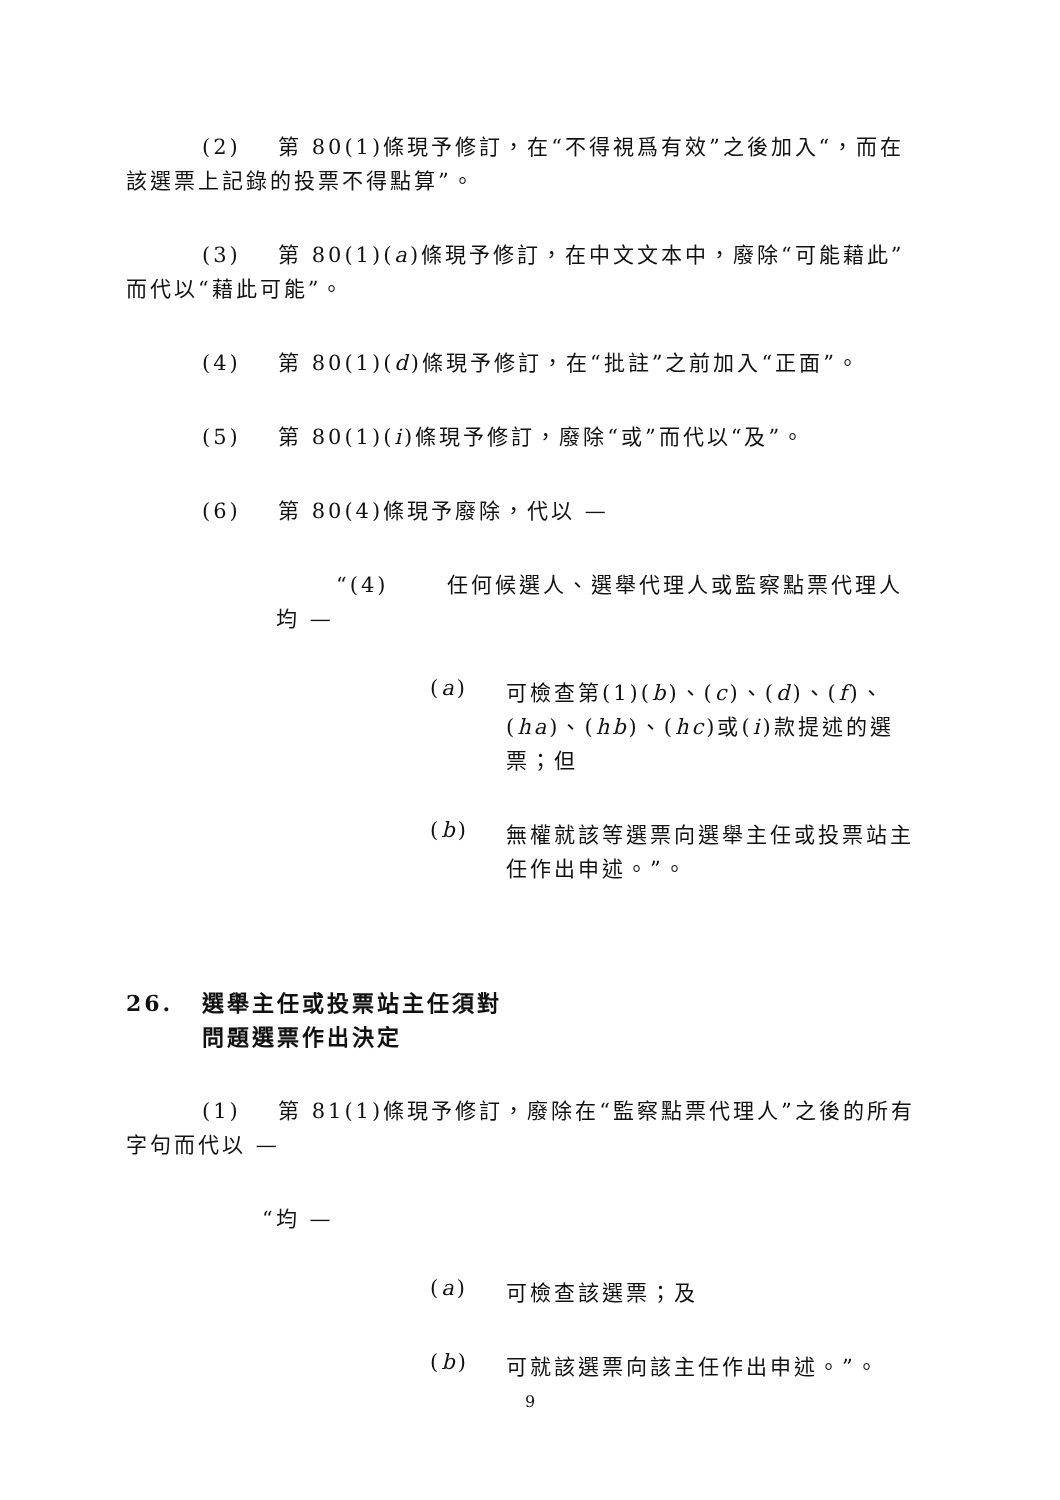(2) 第 80(1)條現予修訂，在“不得視爲有效”之後加入“，而在該選票上記錄的投票不得點算”。
(3) 第 80(1)(a)條現予修訂，在中文文本中，廢除“可能藉此”而代以“藉此可能”。
(4) 第 80(1)(d)條現予修訂，在“批註”之前加入“正面”。
(5) 第 80(1)(i)條現予修訂，廢除“或”而代以“及”。
(6) 第 80(4)條現予廢除，代以 —
“(4) 任何候選人、選舉代理人或監察點票代理人均 —
(a)
可檢查第(1)(b)、(c)、(d)、(f)、(ha)、(hb)、(hc)或(i)款提述的選票；但
(b)
無權就該等選票向選舉主任或投票站主任作出申述。”。
26. 選舉主任或投票站主任須對
問題選票作出決定
(1) 第 81(1)條現予修訂，廢除在“監察點票代理人”之後的所有字句而代以 —
“均 —
(a)
可檢查該選票；及
(b)
可就該選票向該主任作出申述。”。
9